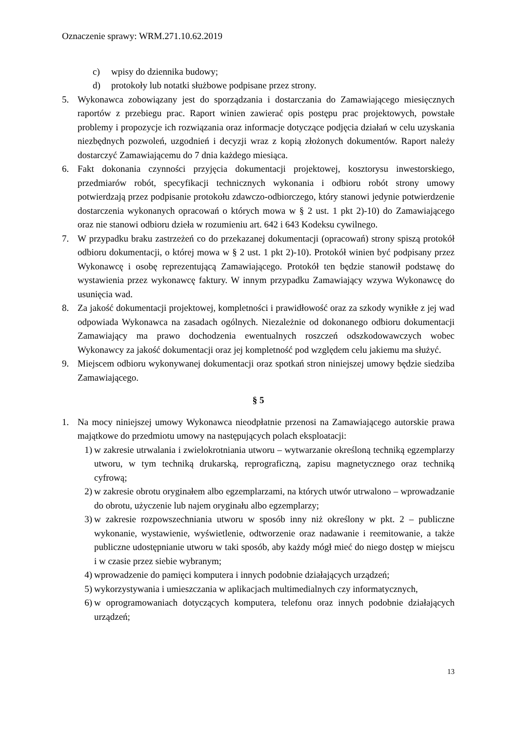Oznaczenie sprawy: WRM.271.10.62.2019
c) wpisy do dziennika budowy;
d) protokoły lub notatki służbowe podpisane przez strony.
5. Wykonawca zobowiązany jest do sporządzania i dostarczania do Zamawiającego miesięcznych raportów z przebiegu prac. Raport winien zawierać opis postępu prac projektowych, powstałe problemy i propozycje ich rozwiązania oraz informacje dotyczące podjęcia działań w celu uzyskania niezbędnych pozwoleń, uzgodnień i decyzji wraz z kopią złożonych dokumentów. Raport należy dostarczyć Zamawiającemu do 7 dnia każdego miesiąca.
6. Fakt dokonania czynności przyjęcia dokumentacji projektowej, kosztorysu inwestorskiego, przedmiarów robót, specyfikacji technicznych wykonania i odbioru robót strony umowy potwierdzają przez podpisanie protokołu zdawczo-odbiorczego, który stanowi jedynie potwierdzenie dostarczenia wykonanych opracowań o których mowa w § 2 ust. 1 pkt 2)-10) do Zamawiającego oraz nie stanowi odbioru dzieła w rozumieniu art. 642 i 643 Kodeksu cywilnego.
7. W przypadku braku zastrzeżeń co do przekazanej dokumentacji (opracowań) strony spiszą protokół odbioru dokumentacji, o której mowa w § 2 ust. 1 pkt 2)-10). Protokół winien być podpisany przez Wykonawcę i osobę reprezentującą Zamawiającego. Protokół ten będzie stanowił podstawę do wystawienia przez wykonawcę faktury. W innym przypadku Zamawiający wzywa Wykonawcę do usunięcia wad.
8. Za jakość dokumentacji projektowej, kompletności i prawidłowość oraz za szkody wynikłe z jej wad odpowiada Wykonawca na zasadach ogólnych. Niezależnie od dokonanego odbioru dokumentacji Zamawiający ma prawo dochodzenia ewentualnych roszczeń odszkodowawczych wobec Wykonawcy za jakość dokumentacji oraz jej kompletność pod względem celu jakiemu ma służyć.
9. Miejscem odbioru wykonywanej dokumentacji oraz spotkań stron niniejszej umowy będzie siedziba Zamawiającego.
§ 5
1. Na mocy niniejszej umowy Wykonawca nieodpłatnie przenosi na Zamawiającego autorskie prawa majątkowe do przedmiotu umowy na następujących polach eksploatacji:
1) w zakresie utrwalania i zwielokrotniania utworu – wytwarzanie określoną techniką egzemplarzy utworu, w tym techniką drukarską, reprograficzną, zapisu magnetycznego oraz techniką cyfrową;
2) w zakresie obrotu oryginałem albo egzemplarzami, na których utwór utrwalono – wprowadzanie do obrotu, użyczenie lub najem oryginału albo egzemplarzy;
3) w zakresie rozpowszechniania utworu w sposób inny niż określony w pkt. 2 – publiczne wykonanie, wystawienie, wyświetlenie, odtworzenie oraz nadawanie i reemitowanie, a także publiczne udostępnianie utworu w taki sposób, aby każdy mógł mieć do niego dostęp w miejscu i w czasie przez siebie wybranym;
4) wprowadzenie do pamięci komputera i innych podobnie działających urządzeń;
5) wykorzystywania i umieszczania w aplikacjach multimedialnych czy informatycznych,
6) w oprogramowaniach dotyczących komputera, telefonu oraz innych podobnie działających urządzeń;
13